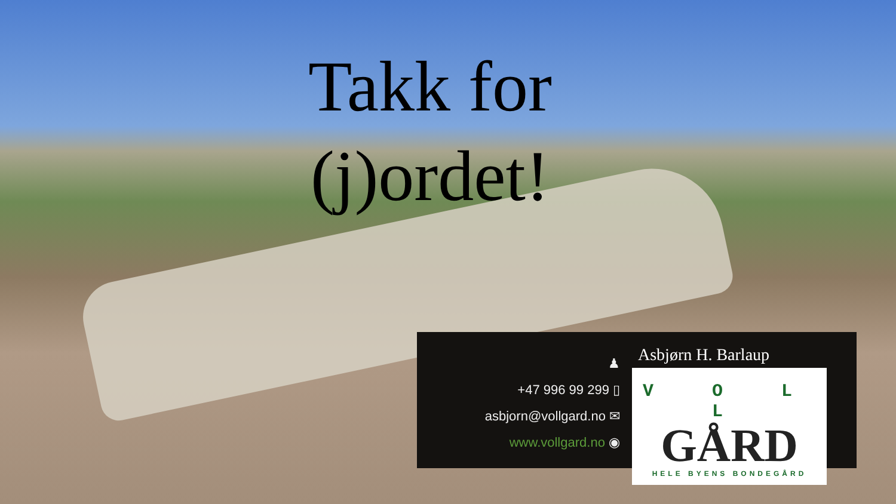Takk for (j)ordet!
♟
+47 996 99 299 ▯
asbjorn@vollgard.no ✉
www.vollgard.no ◉
Asbjørn H. Barlaup
V O L L
GÅRD
HELE BYENS BONDEGÅRD